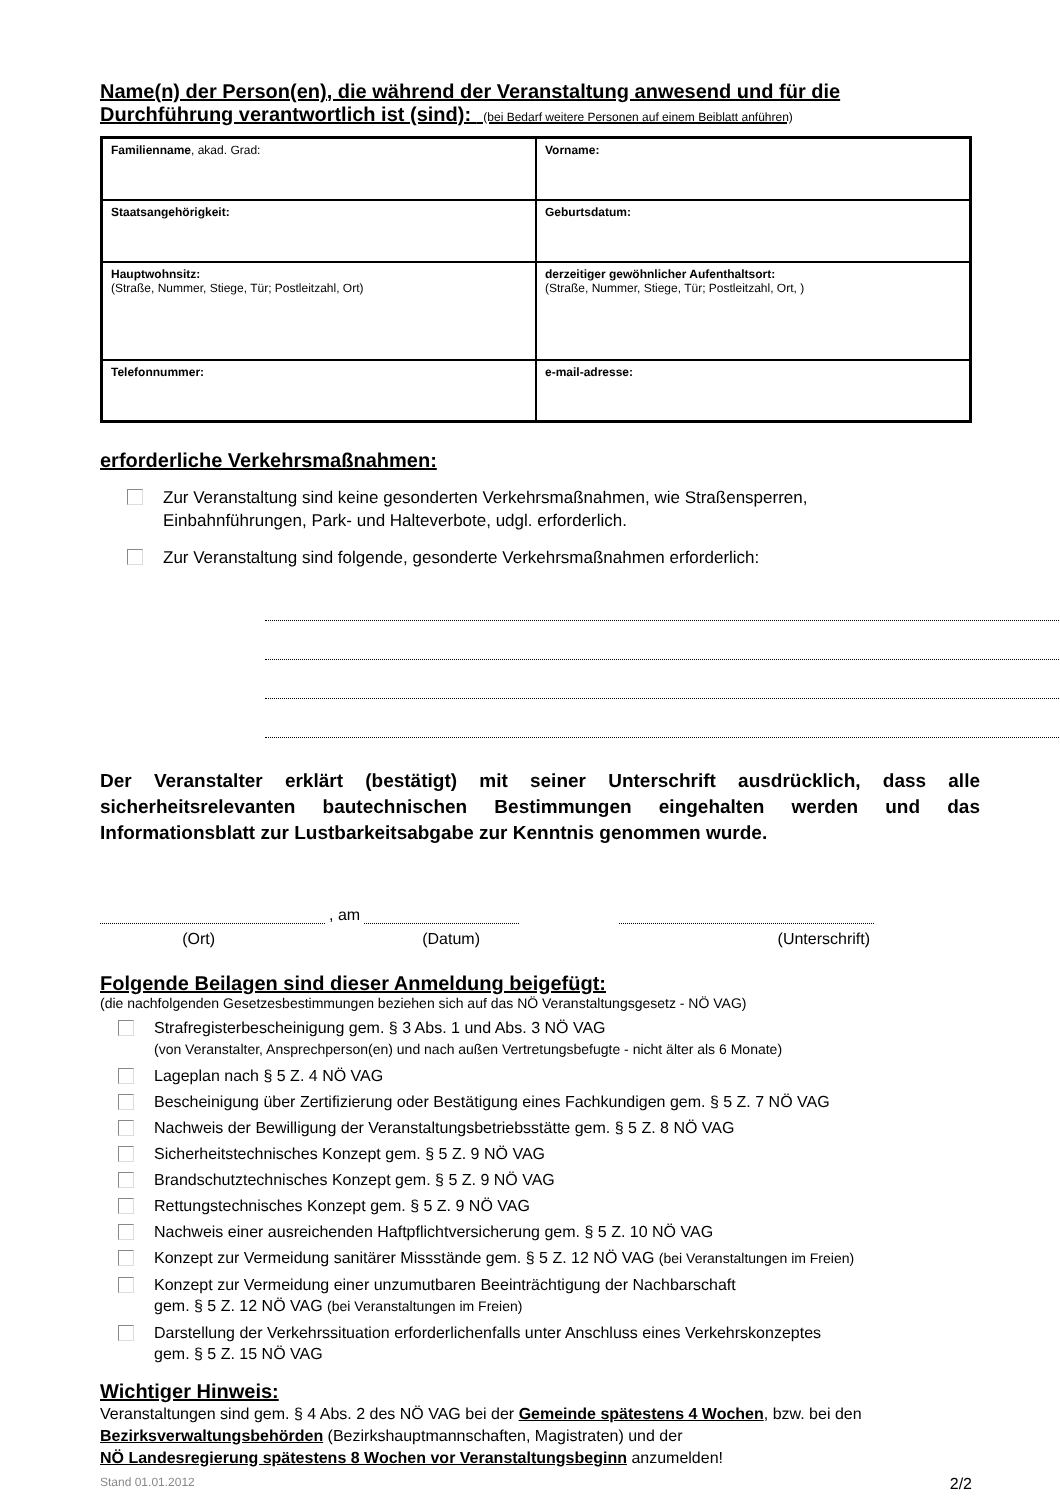Name(n) der Person(en), die während der Veranstaltung anwesend und für die
Durchführung verantwortlich ist (sind): (bei Bedarf weitere Personen auf einem Beiblatt anführen)
| Familienname , akad. Grad: | Vorname: |
| Staatsangehörigkeit: | Geburtsdatum: |
| Hauptwohnsitz: (Straße, Nummer, Stiege, Tür; Postleitzahl, Ort) | derzeitiger gewöhnlicher Aufenthaltsort: (Straße, Nummer, Stiege, Tür; Postleitzahl, Ort, ) |
| Telefonnummer: | e-mail-adresse: |
erforderliche Verkehrsmaßnahmen:
Zur Veranstaltung sind keine gesonderten Verkehrsmaßnahmen, wie Straßensperren,
Einbahnführungen, Park- und Halteverbote, udgl. erforderlich.
Zur Veranstaltung sind folgende, gesonderte Verkehrsmaßnahmen erforderlich:
Der Veranstalter erklärt (bestätigt) mit seiner Unterschrift ausdrücklich, dass alle sicherheitsrelevanten bautechnischen Bestimmungen eingehalten werden und das Informationsblatt zur Lustbarkeitsabgabe zur Kenntnis genommen wurde.
, am
(Ort) (Datum) (Unterschrift)
Folgende Beilagen sind dieser Anmeldung beigefügt:
(die nachfolgenden Gesetzesbestimmungen beziehen sich auf das NÖ Veranstaltungsgesetz - NÖ VAG)
Strafregisterbescheinigung gem. § 3 Abs. 1 und Abs. 3 NÖ VAG
(von Veranstalter, Ansprechperson(en) und nach außen Vertretungsbefugte - nicht älter als 6 Monate)
Lageplan nach § 5 Z. 4 NÖ VAG
Bescheinigung über Zertifizierung oder Bestätigung eines Fachkundigen gem. § 5 Z. 7 NÖ VAG
Nachweis der Bewilligung der Veranstaltungsbetriebsstätte gem. § 5 Z. 8 NÖ VAG
Sicherheitstechnisches Konzept gem. § 5 Z. 9 NÖ VAG
Brandschutztechnisches Konzept gem. § 5 Z. 9 NÖ VAG
Rettungstechnisches Konzept gem. § 5 Z. 9 NÖ VAG
Nachweis einer ausreichenden Haftpflichtversicherung gem. § 5 Z. 10 NÖ VAG
Konzept zur Vermeidung sanitärer Missstände gem. § 5 Z. 12 NÖ VAG (bei Veranstaltungen im Freien)
Konzept zur Vermeidung einer unzumutbaren Beeinträchtigung der Nachbarschaft
gem. § 5 Z. 12 NÖ VAG (bei Veranstaltungen im Freien)
Darstellung der Verkehrssituation erforderlichenfalls unter Anschluss eines Verkehrskonzeptes
gem. § 5 Z. 15 NÖ VAG
Wichtiger Hinweis:
Veranstaltungen sind gem. § 4 Abs. 2 des NÖ VAG bei der Gemeinde spätestens 4 Wochen, bzw. bei den Bezirksverwaltungsbehörden (Bezirkshauptmannschaften, Magistraten) und der
NÖ Landesregierung spätestens 8 Wochen vor Veranstaltungsbeginn anzumelden!
Stand 01.01.2012 2/2